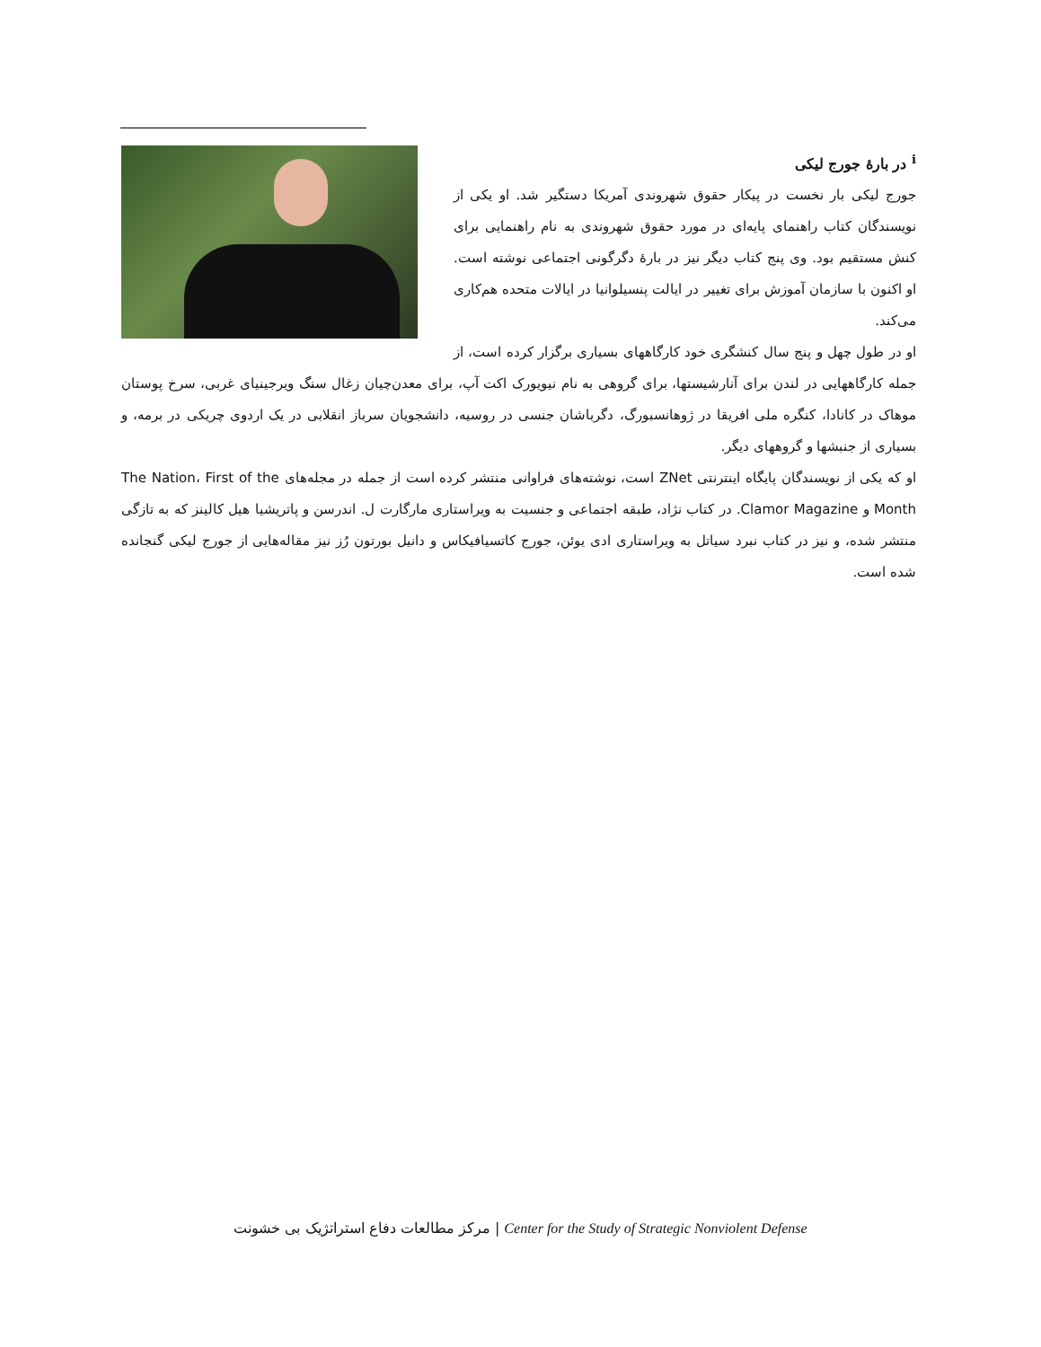<sup>i</sup> در بارهٔ جورج لیکی
جورج لیکی بار نخست در پیکار حقوق شهروندی آمریکا دستگیر شد. او یکی از نویسندگان کتاب راهنمای پایه‌ای در مورد حقوق شهروندی به نام راهنمایی برای کنش مستقیم بود. وی پنج کتاب دیگر نیز در بارهٔ دگرگونی اجتماعی نوشته است. او اکنون با سازمان آموزش برای تغییر در ایالت پنسیلوانیا در ایالات متحده هم‌کاری می‌کند.
او در طول چهل و پنج سال کنشگری خود کارگاههای بسیاری برگزار کرده است، از جمله کارگاههایی در لندن برای آنارشیستها، برای گروهی به نام نیویورک اکت آپ، برای معدن‌چیان زغال سنگ ویرجینیای غربی، سرخ پوستان موهاک در کانادا، کنگره ملی افریقا در ژوهانسبورگ، دگرباشان جنسی در روسیه، دانشجویان سرباز انقلابی در یک اردوی چریکی در برمه، و بسیاری از جنبشها و گروههای دیگر.
او که یکی از نویسندگان پایگاه اینترنتی ZNet است، نوشته‌های فراوانی منتشر کرده است از جمله در مجله‌های The Nation، First of the Month و Clamor Magazine. در کتاب نژاد، طبقه اجتماعی و جنسیت به ویراستاری مارگارت ل. اندرسن و پاتریشیا هیل کالینز که به تازگی منتشر شده، و نیز در کتاب نبرد سیاتل به ویراستاری ادی یوئن، جورج کاتسیافیکاس و دانیل بورتون رُز نیز مقاله‌هایی از جورج لیکی گنجانده شده است.
مرکز مطالعات دفاع استراتژیک بی خشونت | Center for the Study of Strategic Nonviolent Defense